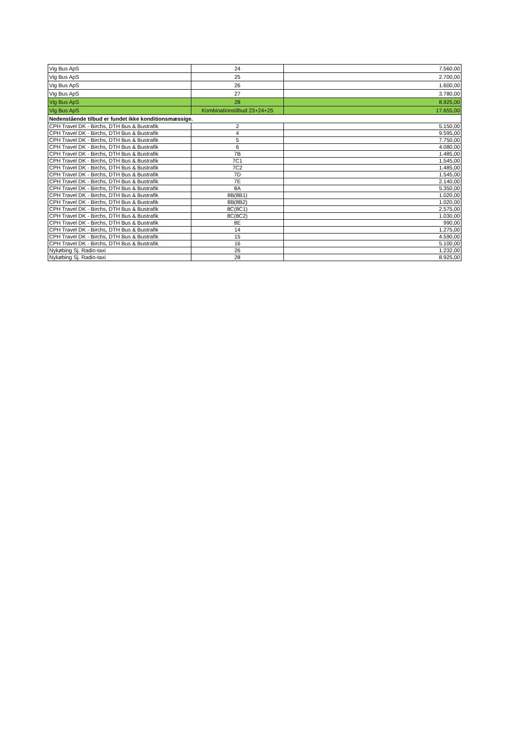| Vig Bus ApS | 24 | 7.560,00 |
| Vig Bus ApS | 25 | 2.700,00 |
| Vig Bus ApS | 26 | 1.600,00 |
| Vig Bus ApS | 27 | 3.780,00 |
| Vig Bus ApS | 28 | 8.925,00 |
| Vig Bus ApS | Kombinationstilbud 23+24+25 | 17.655,00 |
| Nedenstående tilbud er fundet ikke konditionsmæssige. | | |
| CPH Travel DK - Birchs, DTH Bus & Bustrafik | 2 | 5.150,00 |
| CPH Travel DK - Birchs, DTH Bus & Bustrafik | 4 | 9.595,00 |
| CPH Travel DK - Birchs, DTH Bus & Bustrafik | 5 | 7.750,00 |
| CPH Travel DK - Birchs, DTH Bus & Bustrafik | 6 | 4.080,00 |
| CPH Travel DK - Birchs, DTH Bus & Bustrafik | 7B | 1.485,00 |
| CPH Travel DK - Birchs, DTH Bus & Bustrafik | 7C1 | 1.545,00 |
| CPH Travel DK - Birchs, DTH Bus & Bustrafik | 7C2 | 1.485,00 |
| CPH Travel DK - Birchs, DTH Bus & Bustrafik | 7D | 1.545,00 |
| CPH Travel DK - Birchs, DTH Bus & Bustrafik | 7E | 2.140,00 |
| CPH Travel DK - Birchs, DTH Bus & Bustrafik | 8A | 5.350,00 |
| CPH Travel DK - Birchs, DTH Bus & Bustrafik | 8B(8B1) | 1.020,00 |
| CPH Travel DK - Birchs, DTH Bus & Bustrafik | 8B(8B2) | 1.020,00 |
| CPH Travel DK - Birchs, DTH Bus & Bustrafik | 8C(8C1) | 2.575,00 |
| CPH Travel DK - Birchs, DTH Bus & Bustrafik | 8C(8C2) | 1.030,00 |
| CPH Travel DK - Birchs, DTH Bus & Bustrafik | 8E | 990,00 |
| CPH Travel DK - Birchs, DTH Bus & Bustrafik | 14 | 1.275,00 |
| CPH Travel DK - Birchs, DTH Bus & Bustrafik | 15 | 4.590,00 |
| CPH Travel DK - Birchs, DTH Bus & Bustrafik | 16 | 5.100,00 |
| Nykøbing Sj. Radio-taxi | 26 | 1.232,00 |
| Nykøbing Sj. Radio-taxi | 28 | 8.925,00 |